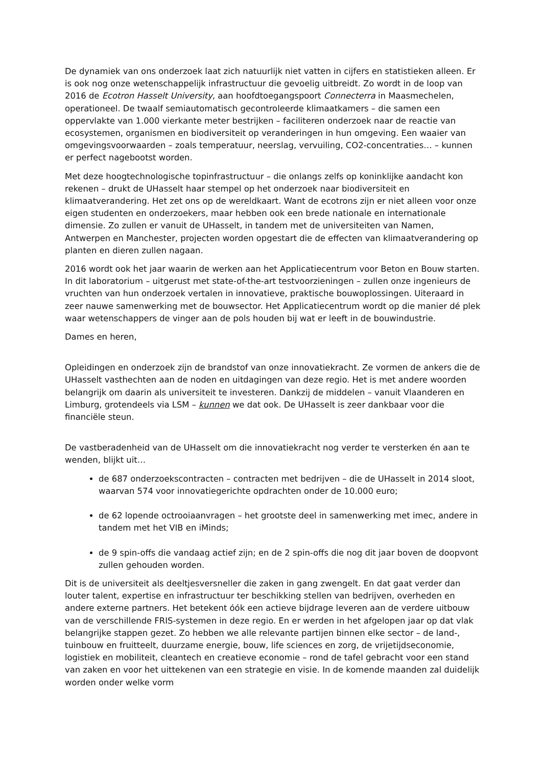De dynamiek van ons onderzoek laat zich natuurlijk niet vatten in cijfers en statistieken alleen. Er is ook nog onze wetenschappelijk infrastructuur die gevoelig uitbreidt. Zo wordt in de loop van 2016 de Ecotron Hasselt University, aan hoofdtoegangspoort Connecterra in Maasmechelen, operationeel. De twaalf semiautomatisch gecontroleerde klimaatkamers – die samen een oppervlakte van 1.000 vierkante meter bestrijken – faciliteren onderzoek naar de reactie van ecosystemen, organismen en biodiversiteit op veranderingen in hun omgeving. Een waaier van omgevingsvoorwaarden – zoals temperatuur, neerslag, vervuiling, CO2-concentraties… – kunnen er perfect nagebootst worden.
Met deze hoogtechnologische topinfrastructuur – die onlangs zelfs op koninklijke aandacht kon rekenen – drukt de UHasselt haar stempel op het onderzoek naar biodiversiteit en klimaatverandering. Het zet ons op de wereldkaart. Want de ecotrons zijn er niet alleen voor onze eigen studenten en onderzoekers, maar hebben ook een brede nationale en internationale dimensie. Zo zullen er vanuit de UHasselt, in tandem met de universiteiten van Namen, Antwerpen en Manchester, projecten worden opgestart die de effecten van klimaatverandering op planten en dieren zullen nagaan.
2016 wordt ook het jaar waarin de werken aan het Applicatiecentrum voor Beton en Bouw starten. In dit laboratorium – uitgerust met state-of-the-art testvoorzieningen – zullen onze ingenieurs de vruchten van hun onderzoek vertalen in innovatieve, praktische bouwoplossingen. Uiteraard in zeer nauwe samenwerking met de bouwsector. Het Applicatiecentrum wordt op die manier dé plek waar wetenschappers de vinger aan de pols houden bij wat er leeft in de bouwindustrie.
Dames en heren,
Opleidingen en onderzoek zijn de brandstof van onze innovatiekracht. Ze vormen de ankers die de UHasselt vasthechten aan de noden en uitdagingen van deze regio. Het is met andere woorden belangrijk om daarin als universiteit te investeren. Dankzij de middelen – vanuit Vlaanderen en Limburg, grotendeels via LSM – kunnen we dat ook. De UHasselt is zeer dankbaar voor die financiële steun.
De vastberadenheid van de UHasselt om die innovatiekracht nog verder te versterken én aan te wenden, blijkt uit…
de 687 onderzoekscontracten – contracten met bedrijven – die de UHasselt in 2014 sloot, waarvan 574 voor innovatiegerichte opdrachten onder de 10.000 euro;
de 62 lopende octrooiaanvragen – het grootste deel in samenwerking met imec, andere in tandem met het VIB en iMinds;
de 9 spin-offs die vandaag actief zijn; en de 2 spin-offs die nog dit jaar boven de doopvont zullen gehouden worden.
Dit is de universiteit als deeltjesversneller die zaken in gang zwengelt. En dat gaat verder dan louter talent, expertise en infrastructuur ter beschikking stellen van bedrijven, overheden en andere externe partners. Het betekent óók een actieve bijdrage leveren aan de verdere uitbouw van de verschillende FRIS-systemen in deze regio. En er werden in het afgelopen jaar op dat vlak belangrijke stappen gezet. Zo hebben we alle relevante partijen binnen elke sector – de land-, tuinbouw en fruitteelt, duurzame energie, bouw, life sciences en zorg, de vrijetijdseconomie, logistiek en mobiliteit, cleantech en creatieve economie – rond de tafel gebracht voor een stand van zaken en voor het uittekenen van een strategie en visie. In de komende maanden zal duidelijk worden onder welke vorm